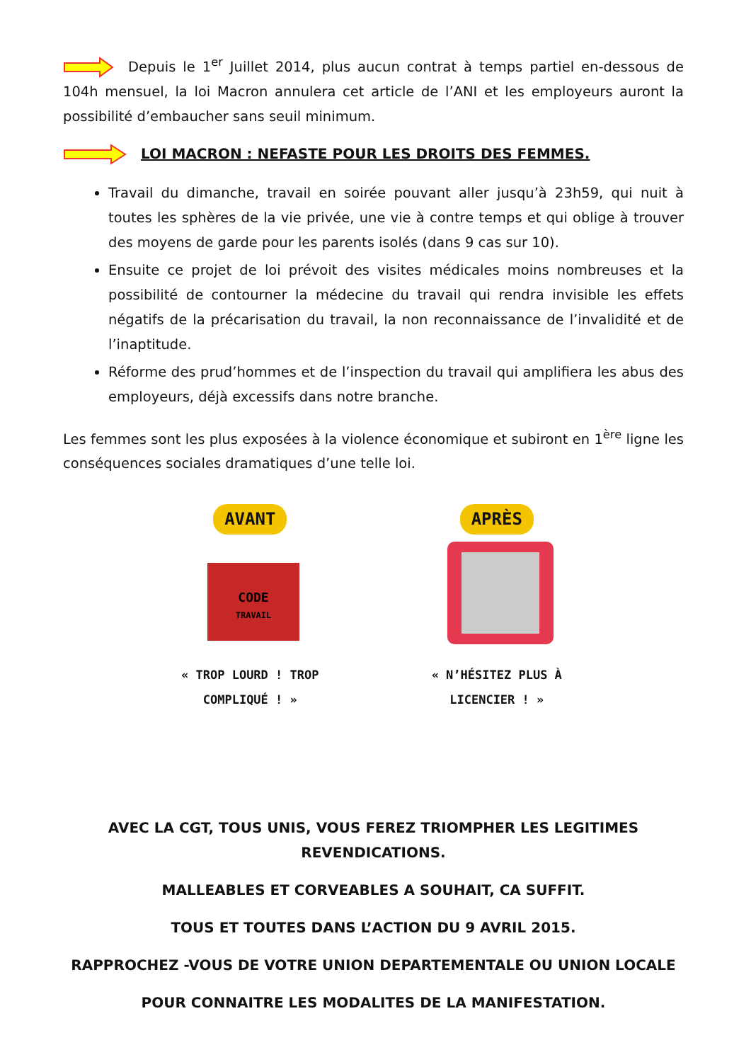Depuis le 1<sup>er</sup> Juillet 2014, plus aucun contrat à temps partiel en-dessous de 104h mensuel, la loi Macron annulera cet article de l’ANI et les employeurs auront la possibilité d’embaucher sans seuil minimum.
LOI MACRON : NEFASTE POUR LES DROITS DES FEMMES.
Travail du dimanche, travail en soirée pouvant aller jusqu’à 23h59, qui nuit à toutes les sphères de la vie privée, une vie à contre temps et qui oblige à trouver des moyens de garde pour les parents isolés (dans 9 cas sur 10).
Ensuite ce projet de loi prévoit des visites médicales moins nombreuses et la possibilité de contourner la médecine du travail qui rendra invisible les effets négatifs de la précarisation du travail, la non reconnaissance de l’invalidité et de l’inaptitude.
Réforme des prud’hommes et de l’inspection du travail qui amplifiera les abus des employeurs, déjà excessifs dans notre branche.
Les femmes sont les plus exposées à la violence économique et subiront en 1<sup>ère</sup> ligne les conséquences sociales dramatiques d’une telle loi.
AVANT
CODE
TRAVAIL
« TROP LOURD ! TROP COMPLIQUÉ ! »
APRÈS
« N’HÉSITEZ PLUS À LICENCIER ! »
AVEC LA CGT, TOUS UNIS, VOUS FEREZ TRIOMPHER LES LEGITIMES REVENDICATIONS.
MALLEABLES ET CORVEABLES A SOUHAIT, CA SUFFIT.
TOUS ET TOUTES DANS L’ACTION DU 9 AVRIL 2015.
RAPPROCHEZ -VOUS DE VOTRE UNION DEPARTEMENTALE OU UNION LOCALE
POUR CONNAITRE LES MODALITES DE LA MANIFESTATION.